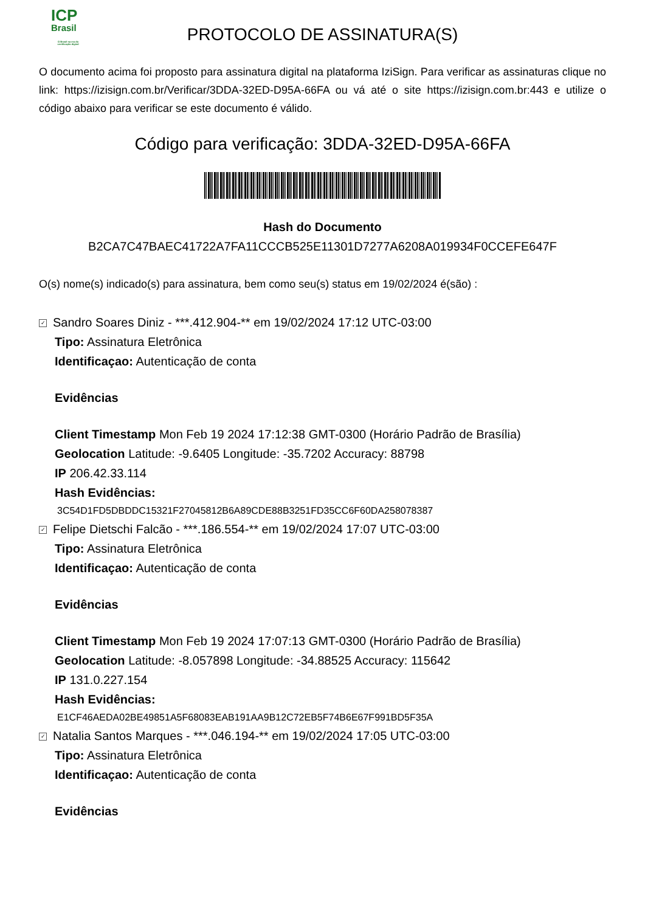ICP
Brasil
O Brasil na era da certificação digital
PROTOCOLO DE ASSINATURA(S)
O documento acima foi proposto para assinatura digital na plataforma IziSign. Para verificar as assinaturas clique no link: https://izisign.com.br/Verificar/3DDA-32ED-D95A-66FA ou vá até o site https://izisign.com.br:443 e utilize o código abaixo para verificar se este documento é válido.
Código para verificação: 3DDA-32ED-D95A-66FA
Hash do Documento
B2CA7C47BAEC41722A7FA11CCCB525E11301D7277A6208A019934F0CCEFE647F
O(s) nome(s) indicado(s) para assinatura, bem como seu(s) status em 19/02/2024 é(são) :
✓ Sandro Soares Diniz - ***.412.904-** em 19/02/2024 17:12 UTC-03:00
Tipo: Assinatura Eletrônica
Identificaçao: Autenticação de conta
Evidências
Client Timestamp Mon Feb 19 2024 17:12:38 GMT-0300 (Horário Padrão de Brasília)
Geolocation Latitude: -9.6405 Longitude: -35.7202 Accuracy: 88798
IP 206.42.33.114
Hash Evidências:
3C54D1FD5DBDDC15321F27045812B6A89CDE88B3251FD35CC6F60DA258078387
✓ Felipe Dietschi Falcão - ***.186.554-** em 19/02/2024 17:07 UTC-03:00
Tipo: Assinatura Eletrônica
Identificaçao: Autenticação de conta
Evidências
Client Timestamp Mon Feb 19 2024 17:07:13 GMT-0300 (Horário Padrão de Brasília)
Geolocation Latitude: -8.057898 Longitude: -34.88525 Accuracy: 115642
IP 131.0.227.154
Hash Evidências:
E1CF46AEDA02BE49851A5F68083EAB191AA9B12C72EB5F74B6E67F991BD5F35A
✓ Natalia Santos Marques - ***.046.194-** em 19/02/2024 17:05 UTC-03:00
Tipo: Assinatura Eletrônica
Identificaçao: Autenticação de conta
Evidências